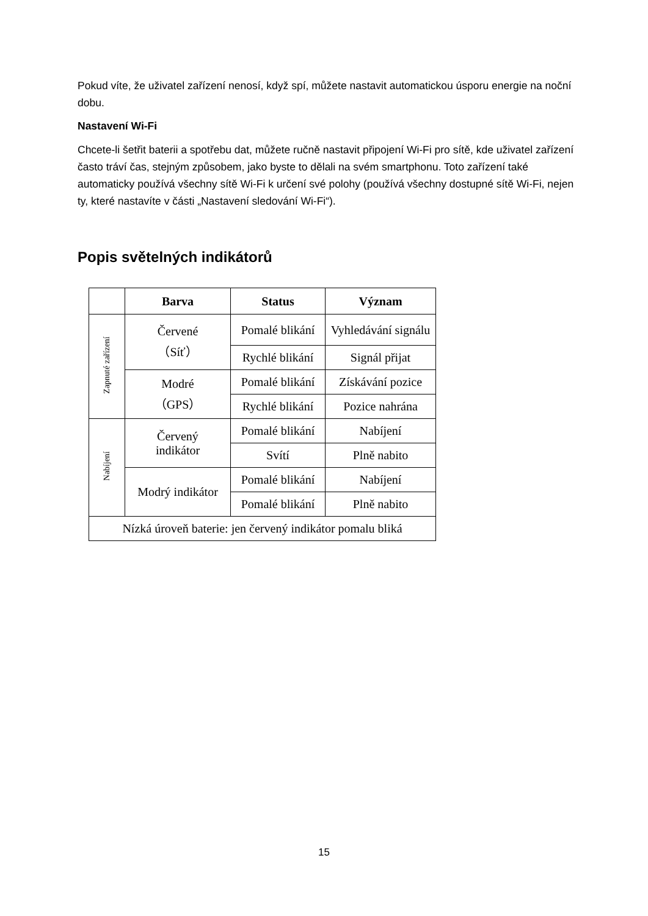Pokud víte, že uživatel zařízení nenosí, když spí, můžete nastavit automatickou úsporu energie na noční dobu.
Nastavení Wi-Fi
Chcete-li šetřit baterii a spotřebu dat, můžete ručně nastavit připojení Wi-Fi pro sítě, kde uživatel zařízení často tráví čas, stejným způsobem, jako byste to dělali na svém smartphonu. Toto zařízení také automaticky používá všechny sítě Wi-Fi k určení své polohy (používá všechny dostupné sítě Wi-Fi, nejen ty, které nastavíte v části „Nastavení sledování Wi-Fi“).
Popis světelných indikátorů
| | Barva | Status | Význam |
| --- | --- | --- | --- |
| Zapnuté zařízení | Červené （Síť） | Pomalé blikání | Vyhledávání signálu |
| | | Rychlé blikání | Signál přijat |
| | Modré （GPS） | Pomalé blikání | Získávání pozice |
| | | Rychlé blikání | Pozice nahrána |
| Nabíjení | Červený indikátor | Pomalé blikání | Nabíjení |
| | | Svítí | Plně nabito |
| | Modrý indikátor | Pomalé blikání | Nabíjení |
| | | Pomalé blikání | Plně nabito |
| Nízká úroveň baterie: jen červený indikátor pomalu bliká | | | |
15